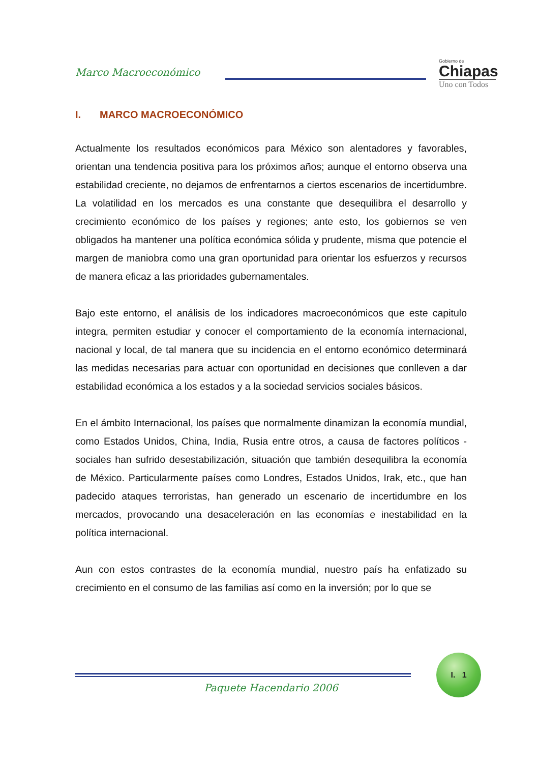Marco Macroeconómico
Gobierno de
Chiapas
Uno con Todos
I. MARCO MACROECONÓMICO
Actualmente los resultados económicos para México son alentadores y favorables, orientan una tendencia positiva para los próximos años; aunque el entorno observa una estabilidad creciente, no dejamos de enfrentarnos a ciertos escenarios de incertidumbre. La volatilidad en los mercados es una constante que desequilibra el desarrollo y crecimiento económico de los países y regiones; ante esto, los gobiernos se ven obligados ha mantener una política económica sólida y prudente, misma que potencie el margen de maniobra como una gran oportunidad para orientar los esfuerzos y recursos de manera eficaz a las prioridades gubernamentales.
Bajo este entorno, el análisis de los indicadores macroeconómicos que este capitulo integra, permiten estudiar y conocer el comportamiento de la economía internacional, nacional y local, de tal manera que su incidencia en el entorno económico determinará las medidas necesarias para actuar con oportunidad en decisiones que conlleven a dar estabilidad económica a los estados y a la sociedad servicios sociales básicos.
En el ámbito Internacional, los países que normalmente dinamizan la economía mundial, como Estados Unidos, China, India, Rusia entre otros, a causa de factores políticos - sociales han sufrido desestabilización, situación que también desequilibra la economía de México. Particularmente países como Londres, Estados Unidos, Irak, etc., que han padecido ataques terroristas, han generado un escenario de incertidumbre en los mercados, provocando una desaceleración en las economías e inestabilidad en la política internacional.
Aun con estos contrastes de la economía mundial, nuestro país ha enfatizado su crecimiento en el consumo de las familias así como en la inversión; por lo que se
I. 1
Paquete Hacendario 2006